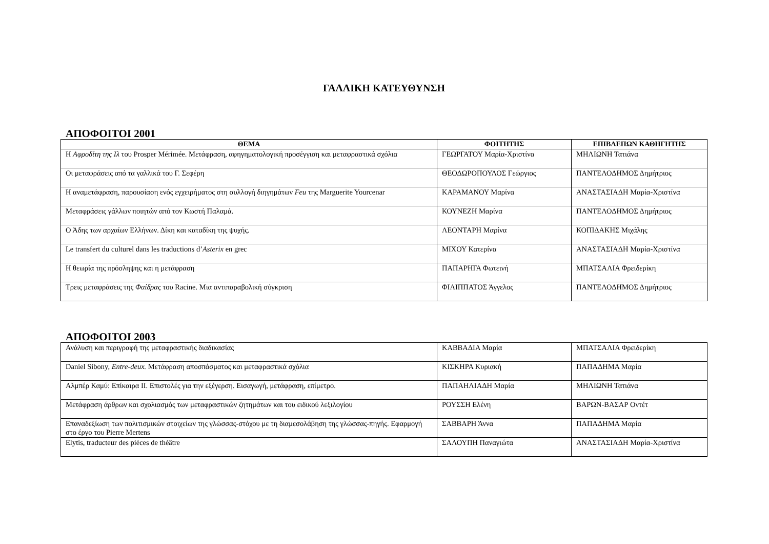ΓΑΛΛΙΚΗ ΚΑΤΕΥΘΥΝΣΗ
ΑΠΟΦΟΙΤΟΙ 2001
| ΘΕΜΑ | ΦΟΙΤΗΤΗΣ | ΕΠΙΒΛΕΠΩΝ ΚΑΘΗΓΗΤΗΣ |
| --- | --- | --- |
| Η Αφροδίτη της Ιλ του Prosper Mérimée. Μετάφραση, αφηγηματολογική προσέγγιση και μεταφραστικά σχόλια | ΓΕΩΡΓΑΤΟΥ Μαρία-Χριστίνα | ΜΗΛΙΩΝΗ Τατιάνα |
| Οι μεταφράσεις από τα γαλλικά του Γ. Σεφέρη | ΘΕΟΔΩΡΟΠΟΥΛΟΣ Γεώργιος | ΠΑΝΤΕΛΟΔΗΜΟΣ Δημήτριος |
| Η αναμετάφραση, παρουσίαση ενός εγχειρήματος στη συλλογή διηγημάτων Feu της Marguerite Yourcenar | ΚΑΡΑΜΑΝΟΥ Μαρίνα | ΑΝΑΣΤΑΣΙΑΔΗ Μαρία-Χριστίνα |
| Μεταφράσεις γάλλων ποιητών από τον Κωστή Παλαμά. | ΚΟΥΝΕΖΗ Μαρίνα | ΠΑΝΤΕΛΟΔΗΜΟΣ Δημήτριος |
| Ο Άδης των αρχαίων Ελλήνων. Δίκη και καταδίκη της ψυχής. | ΛΕΟΝΤΑΡΗ Μαρίνα | ΚΟΠΙΔΑΚΗΣ Μιχάλης |
| Le transfert du culturel dans les traductions d’ Asterix en grec | ΜΙΧΟΥ Κατερίνα | ΑΝΑΣΤΑΣΙΑΔΗ Μαρία-Χριστίνα |
| Η θεωρία της πρόσληψης και η μετάφραση | ΠΑΠΑΡΗΓΑ Φωτεινή | ΜΠΑΤΣΑΛΙΑ Φρειδερίκη |
| Τρεις μεταφράσεις της Φαίδρας του Racine. Μια αντιπαραβολική σύγκριση | ΦΙΛΙΠΠΑΤΟΣ Άγγελος | ΠΑΝΤΕΛΟΔΗΜΟΣ Δημήτριος |
ΑΠΟΦΟΙΤΟΙ 2003
| Ανάλυση και περιγραφή της μεταφραστικής διαδικασίας | ΚΑΒΒΑΔΙΑ Μαρία | ΜΠΑΤΣΑΛΙΑ Φρειδερίκη |
| Daniel Sibony, Entre-deux. Μετάφραση αποσπάσματος και μεταφραστικά σχόλια | ΚΙΣΚΗΡΑ Κυριακή | ΠΑΠΑΔΗΜΑ Μαρία |
| Αλμπέρ Καμύ: Επίκαιρα ΙΙ. Επιστολές για την εξέγερση. Εισαγωγή, μετάφραση, επίμετρο. | ΠΑΠΑΗΛΙΑΔΗ Μαρία | ΜΗΛΙΩΝΗ Τατιάνα |
| Μετάφραση άρθρων και σχολιασμός των μεταφραστικών ζητημάτων και του ειδικού λεξιλογίου | ΡΟΥΣΣΗ Ελένη | ΒΑΡΩΝ-ΒΑΣΑΡ Οντέτ |
| Επαναδεξίωση των πολιτισμικών στοιχείων της γλώσσας-στόχου με τη διαμεσολάβηση της γλώσσας-πηγής. Εφαρμογή στο έργο του Pierre Mertens | ΣΑΒΒΑΡΗ Άννα | ΠΑΠΑΔΗΜΑ Μαρία |
| Elytis, traducteur des pièces de théâtre | ΣΑΛΟΥΠΗ Παναγιώτα | ΑΝΑΣΤΑΣΙΑΔΗ Μαρία-Χριστίνα |